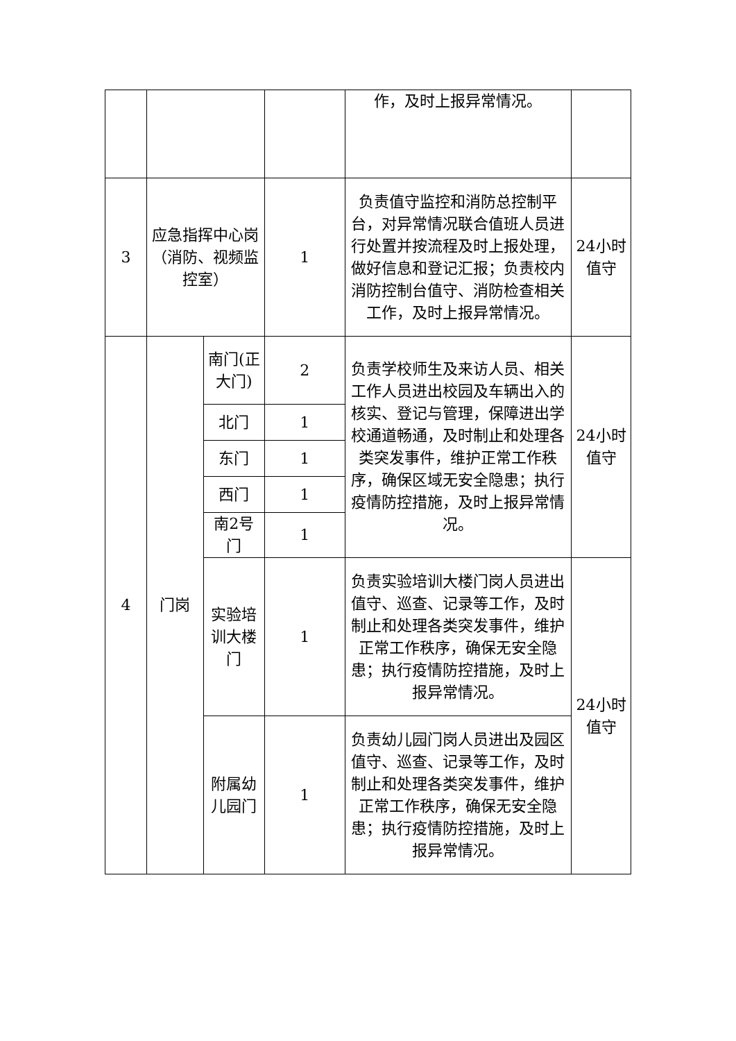| | | | | 作，及时上报异常情况。 | |
| 3 | 应急指挥中心岗 （消防、视频监控室） | | 1 | 负责值守监控和消防总控制平台，对异常情况联合值班人员进行处置并按流程及时上报处理，做好信息和登记汇报；负责校内消防控制台值守、消防检查相关工作，及时上报异常情况。 | 24小时值守 |
| 4 | 门岗 | 南门(正大门) | 2 | 负责学校师生及来访人员、相关工作人员进出校园及车辆出入的核实、登记与管理，保障进出学校通道畅通，及时制止和处理各类突发事件，维护正常工作秩序，确保区域无安全隐患；执行疫情防控措施，及时上报异常情况。 | 24小时值守 |
| | | 北门 | 1 | | |
| | | 东门 | 1 | | |
| | | 西门 | 1 | | |
| | | 南2号门 | 1 | | |
| | | 实验培训大楼门 | 1 | 负责实验培训大楼门岗人员进出值守、巡查、记录等工作，及时制止和处理各类突发事件，维护正常工作秩序，确保无安全隐患；执行疫情防控措施，及时上报异常情况。 | 24小时值守 |
| | | 附属幼儿园门 | 1 | 负责幼儿园门岗人员进出及园区值守、巡查、记录等工作，及时制止和处理各类突发事件，维护正常工作秩序，确保无安全隐患；执行疫情防控措施，及时上报异常情况。 | |